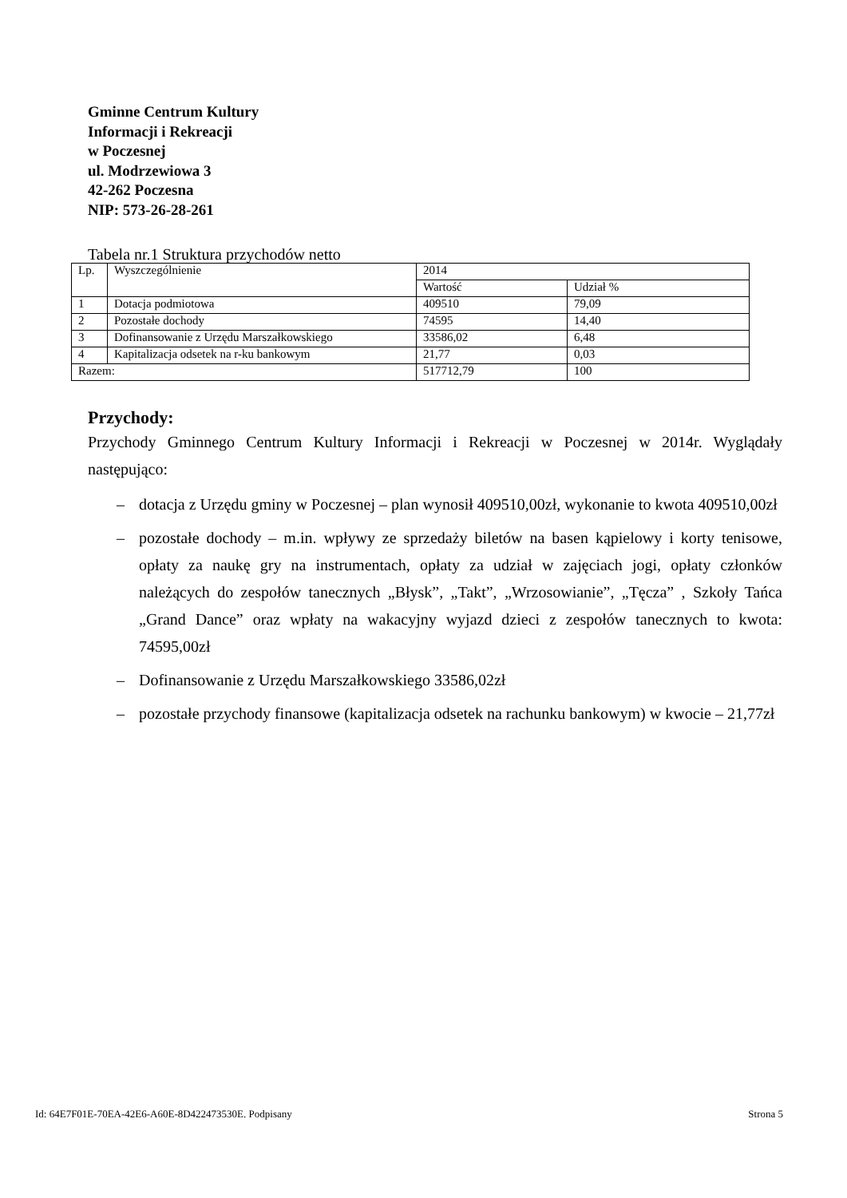Gminne Centrum Kultury
Informacji i Rekreacji
w Poczesnej
ul. Modrzewiowa 3
42-262 Poczesna
NIP: 573-26-28-261
Tabela nr.1 Struktura przychodów netto
| Lp. | Wyszczególnienie | 2014 | |
| --- | --- | --- | --- |
| | | Wartość | Udział % |
| 1 | Dotacja podmiotowa | 409510 | 79,09 |
| 2 | Pozostałe dochody | 74595 | 14,40 |
| 3 | Dofinansowanie z Urzędu Marszałkowskiego | 33586,02 | 6,48 |
| 4 | Kapitalizacja odsetek na r-ku bankowym | 21,77 | 0,03 |
| Razem: | | 517712,79 | 100 |
Przychody:
Przychody Gminnego Centrum Kultury Informacji i Rekreacji w Poczesnej w 2014r. Wyglądały następująco:
– dotacja z Urzędu gminy w Poczesnej – plan wynosił 409510,00zł, wykonanie to kwota 409510,00zł
– pozostałe dochody – m.in. wpływy ze sprzedaży biletów na basen kąpielowy i korty tenisowe, opłaty za naukę gry na instrumentach, opłaty za udział w zajęciach jogi, opłaty członków należących do zespołów tanecznych „Błysk”, „Takt”, „Wrzosowianie”, „Tęcza” , Szkoły Tańca „Grand Dance” oraz wpłaty na wakacyjny wyjazd dzieci z zespołów tanecznych to kwota: 74595,00zł
– Dofinansowanie z Urzędu Marszałkowskiego 33586,02zł
– pozostałe przychody finansowe (kapitalizacja odsetek na rachunku bankowym) w kwocie – 21,77zł
Id: 64E7F01E-70EA-42E6-A60E-8D422473530E. Podpisany Strona 5